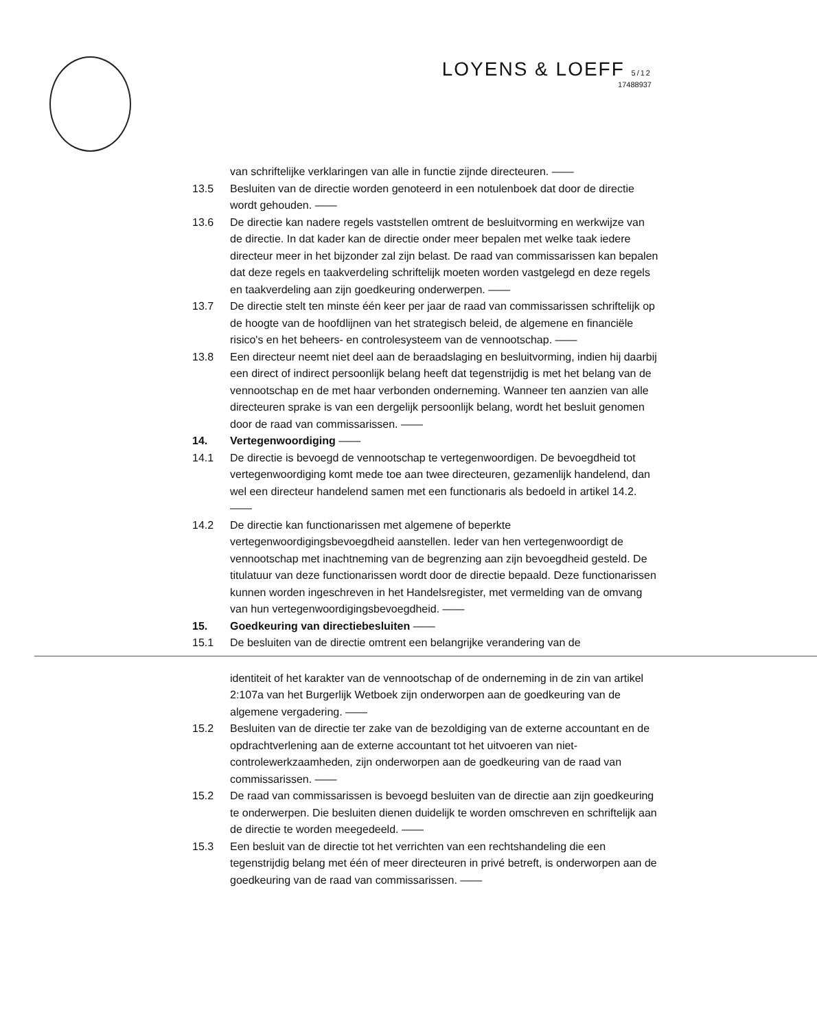LOYENS & LOEFF 5/12
17488937
van schriftelijke verklaringen van alle in functie zijnde directeuren. ——
13.5 Besluiten van de directie worden genoteerd in een notulenboek dat door de directie wordt gehouden. ——
13.6 De directie kan nadere regels vaststellen omtrent de besluitvorming en werkwijze van de directie. In dat kader kan de directie onder meer bepalen met welke taak iedere directeur meer in het bijzonder zal zijn belast. De raad van commissarissen kan bepalen dat deze regels en taakverdeling schriftelijk moeten worden vastgelegd en deze regels en taakverdeling aan zijn goedkeuring onderwerpen. ——
13.7 De directie stelt ten minste één keer per jaar de raad van commissarissen schriftelijk op de hoogte van de hoofdlijnen van het strategisch beleid, de algemene en financiële risico's en het beheers- en controlesysteem van de vennootschap. ——
13.8 Een directeur neemt niet deel aan de beraadslaging en besluitvorming, indien hij daarbij een direct of indirect persoonlijk belang heeft dat tegenstrijdig is met het belang van de vennootschap en de met haar verbonden onderneming. Wanneer ten aanzien van alle directeuren sprake is van een dergelijk persoonlijk belang, wordt het besluit genomen door de raad van commissarissen. ——
14. Vertegenwoordiging ——
14.1 De directie is bevoegd de vennootschap te vertegenwoordigen. De bevoegdheid tot vertegenwoordiging komt mede toe aan twee directeuren, gezamenlijk handelend, dan wel een directeur handelend samen met een functionaris als bedoeld in artikel 14.2. ——
14.2 De directie kan functionarissen met algemene of beperkte vertegenwoordigingsbevoegdheid aanstellen. Ieder van hen vertegenwoordigt de vennootschap met inachtneming van de begrenzing aan zijn bevoegdheid gesteld. De titulatuur van deze functionarissen wordt door de directie bepaald. Deze functionarissen kunnen worden ingeschreven in het Handelsregister, met vermelding van de omvang van hun vertegenwoordigingsbevoegdheid. ——
15. Goedkeuring van directiebesluiten ——
15.1 De besluiten van de directie omtrent een belangrijke verandering van de
identiteit of het karakter van de vennootschap of de onderneming in de zin van artikel 2:107a van het Burgerlijk Wetboek zijn onderworpen aan de goedkeuring van de algemene vergadering. ——
15.2 Besluiten van de directie ter zake van de bezoldiging van de externe accountant en de opdrachtverlening aan de externe accountant tot het uitvoeren van niet-controlewerkzaamheden, zijn onderworpen aan de goedkeuring van de raad van commissarissen. ——
15.2 De raad van commissarissen is bevoegd besluiten van de directie aan zijn goedkeuring te onderwerpen. Die besluiten dienen duidelijk te worden omschreven en schriftelijk aan de directie te worden meegedeeld. ——
15.3 Een besluit van de directie tot het verrichten van een rechtshandeling die een tegenstrijdig belang met één of meer directeuren in privé betreft, is onderworpen aan de goedkeuring van de raad van commissarissen. ——